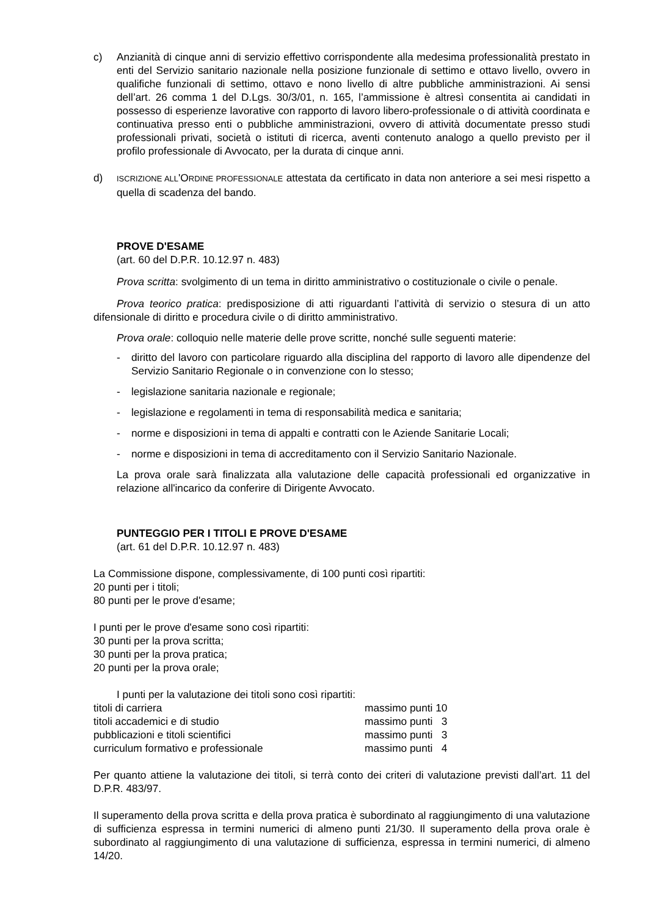c) Anzianità di cinque anni di servizio effettivo corrispondente alla medesima professionalità prestato in enti del Servizio sanitario nazionale nella posizione funzionale di settimo e ottavo livello, ovvero in qualifiche funzionali di settimo, ottavo e nono livello di altre pubbliche amministrazioni. Ai sensi dell’art. 26 comma 1 del D.Lgs. 30/3/01, n. 165, l’ammissione è altresì consentita ai candidati in possesso di esperienze lavorative con rapporto di lavoro libero-professionale o di attività coordinata e continuativa presso enti o pubbliche amministrazioni, ovvero di attività documentate presso studi professionali privati, società o istituti di ricerca, aventi contenuto analogo a quello previsto per il profilo professionale di Avvocato, per la durata di cinque anni.
d)
ISCRIZIONE ALL'ORDINE PROFESSIONALE attestata da certificato in data non anteriore a sei mesi rispetto a quella di scadenza del bando.
PROVE D'ESAME
(art. 60 del D.P.R. 10.12.97 n. 483)
Prova scritta: svolgimento di un tema in diritto amministrativo o costituzionale o civile o penale.
Prova teorico pratica: predisposizione di atti riguardanti l’attività di servizio o stesura di un atto difensionale di diritto e procedura civile o di diritto amministrativo.
Prova orale: colloquio nelle materie delle prove scritte, nonché sulle seguenti materie:
- diritto del lavoro con particolare riguardo alla disciplina del rapporto di lavoro alle dipendenze del Servizio Sanitario Regionale o in convenzione con lo stesso;
- legislazione sanitaria nazionale e regionale;
- legislazione e regolamenti in tema di responsabilità medica e sanitaria;
- norme e disposizioni in tema di appalti e contratti con le Aziende Sanitarie Locali;
- norme e disposizioni in tema di accreditamento con il Servizio Sanitario Nazionale.
La prova orale sarà finalizzata alla valutazione delle capacità professionali ed organizzative in relazione all'incarico da conferire di Dirigente Avvocato.
PUNTEGGIO PER I TITOLI E PROVE D'ESAME
(art. 61 del D.P.R. 10.12.97 n. 483)
La Commissione dispone, complessivamente, di 100 punti così ripartiti:
20 punti per i titoli;
80 punti per le prove d'esame;
I punti per le prove d'esame sono così ripartiti:
30 punti per la prova scritta;
30 punti per la prova pratica;
20 punti per la prova orale;
I punti per la valutazione dei titoli sono così ripartiti:
| titoli di carriera | massimo punti 10 |
| titoli accademici e di studio | massimo punti 3 |
| pubblicazioni e titoli scientifici | massimo punti 3 |
| curriculum formativo e professionale | massimo punti 4 |
Per quanto attiene la valutazione dei titoli, si terrà conto dei criteri di valutazione previsti dall’art. 11 del D.P.R. 483/97.
Il superamento della prova scritta e della prova pratica è subordinato al raggiungimento di una valutazione di sufficienza espressa in termini numerici di almeno punti 21/30. Il superamento della prova orale è subordinato al raggiungimento di una valutazione di sufficienza, espressa in termini numerici, di almeno 14/20.